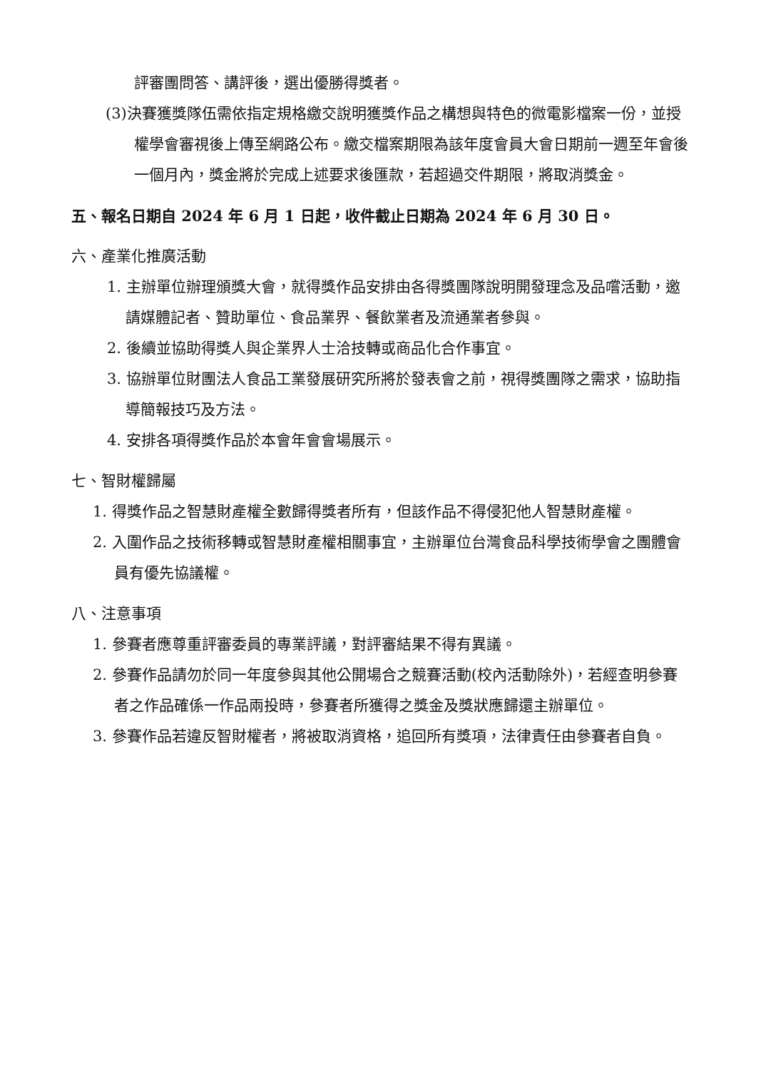評審團問答、講評後，選出優勝得獎者。
(3)決賽獲獎隊伍需依指定規格繳交說明獲獎作品之構想與特色的微電影檔案一份，並授權學會審視後上傳至網路公布。繳交檔案期限為該年度會員大會日期前一週至年會後一個月內，獎金將於完成上述要求後匯款，若超過交件期限，將取消獎金。
五、報名日期自 2024 年 6 月 1 日起，收件截止日期為 2024 年 6 月 30 日。
六、產業化推廣活動
1. 主辦單位辦理頒獎大會，就得獎作品安排由各得獎團隊說明開發理念及品嚐活動，邀請媒體記者、贊助單位、食品業界、餐飲業者及流通業者參與。
2. 後續並協助得獎人與企業界人士洽技轉或商品化合作事宜。
3. 協辦單位財團法人食品工業發展研究所將於發表會之前，視得獎團隊之需求，協助指導簡報技巧及方法。
4. 安排各項得獎作品於本會年會會場展示。
七、智財權歸屬
1. 得獎作品之智慧財產權全數歸得獎者所有，但該作品不得侵犯他人智慧財產權。
2. 入圍作品之技術移轉或智慧財產權相關事宜，主辦單位台灣食品科學技術學會之團體會員有優先協議權。
八、注意事項
1. 參賽者應尊重評審委員的專業評議，對評審結果不得有異議。
2. 參賽作品請勿於同一年度參與其他公開場合之競賽活動(校內活動除外)，若經查明參賽者之作品確係一作品兩投時，參賽者所獲得之獎金及獎狀應歸還主辦單位。
3. 參賽作品若違反智財權者，將被取消資格，追回所有獎項，法律責任由參賽者自負。